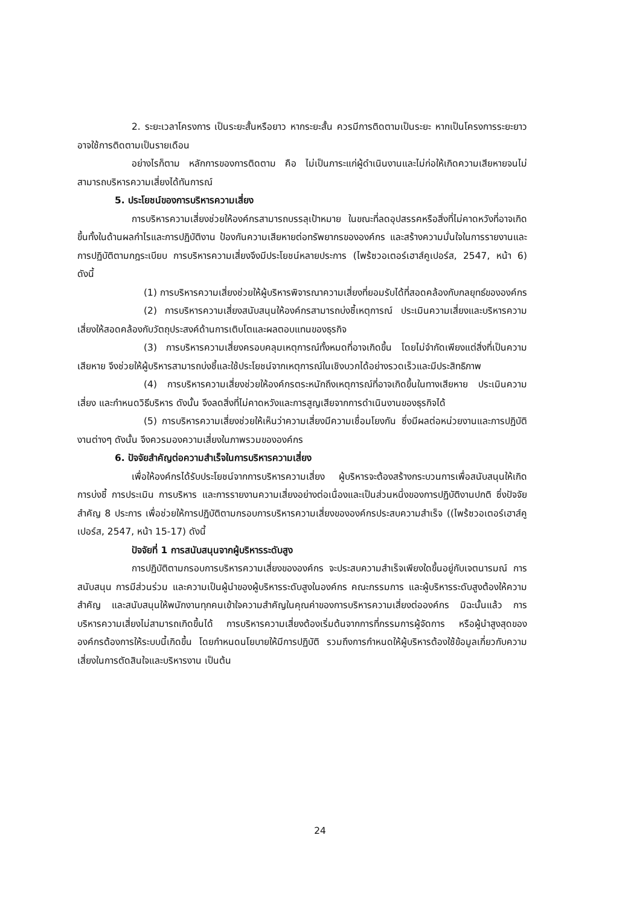2. ระยะเวลาโครงการ เป็นระยะสั้นหรือยาว หากระยะสั้น ควรมีการติดตามเป็นระยะ หากเป็นโครงการระยะยาว อาจใช้การติดตามเป็นรายเดือน
อย่างไรก็ตาม หลักการของการติดตาม คือ ไม่เป็นภาระแก่ผู้ดำเนินงานและไม่ก่อให้เกิดความเสียหายจนไม่สามารถบริหารความเสี่ยงได้ทันการณ์
5. ประโยชน์ของการบริหารความเสี่ยง
การบริหารความเสี่ยงช่วยให้องค์กรสามารถบรรลุเป้าหมาย ในขณะที่ลดอุปสรรคหรือสิ่งที่ไม่คาดหวังที่อาจเกิดขึ้นทั้งในด้านผลกำไรและการปฏิบัติงาน ป้องกันความเสียหายต่อทรัพยากรขององค์กร และสร้างความมั่นใจในการรายงานและการปฏิบัติตามกฎระเบียบ การบริหารความเสี่ยงจึงมีประโยชน์หลายประการ (ไพร้ซวอเตอร์เฮาส์คูเปอร์ส, 2547, หน้า 6) ดังนี้
(1) การบริหารความเสี่ยงช่วยให้ผู้บริหารพิจารณาความเสี่ยงที่ยอมรับได้ที่สอดคล้องกับกลยุทธ์ขององค์กร
(2) การบริหารความเสี่ยงสนับสนุนให้องค์กรสามารถบ่งชี้เหตุการณ์ ประเมินความเสี่ยงและบริหารความเสี่ยงให้สอดคล้องกับวัตถุประสงค์ด้านการเติบโตและผลตอบแทนของธุรกิจ
(3) การบริหารความเสี่ยงครอบคลุมเหตุการณ์ทั้งหมดที่อาจเกิดขึ้น โดยไม่จำกัดเพียงแต่สิ่งที่เป็นความเสียหาย จึงช่วยให้ผู้บริหารสามารถบ่งชี้และใช้ประโยชน์จากเหตุการณ์ในเชิงบวกได้อย่างรวดเร็วและมีประสิทธิภาพ
(4) การบริหารความเสี่ยงช่วยให้องค์กรตระหนักถึงเหตุการณ์ที่อาจเกิดขึ้นในทางเสียหาย ประเมินความเสี่ยง และกำหนดวิธีบริหาร ดังนั้น จึงลดสิ่งที่ไม่คาดหวังและการสูญเสียจากการดำเนินงานของธุรกิจได้
(5) การบริหารความเสี่ยงช่วยให้เห็นว่าความเสี่ยงมีความเชื่อมโยงกัน ซึ่งมีผลต่อหน่วยงานและการปฏิบัติงานต่างๆ ดังนั้น จึงควรมองความเสี่ยงในภาพรวมขององค์กร
6. ปัจจัยสำคัญต่อความสำเร็จในการบริหารความเสี่ยง
เพื่อให้องค์กรได้รับประโยชน์จากการบริหารความเสี่ยง ผู้บริหารจะต้องสร้างกระบวนการเพื่อสนับสนุนให้เกิดการบ่งชี้ การประเมิน การบริหาร และการรายงานความเสี่ยงอย่างต่อเนื่องและเป็นส่วนหนึ่งของการปฏิบัติงานปกติ ซึ่งปัจจัยสำคัญ 8 ประการ เพื่อช่วยให้การปฏิบัติตามกรอบการบริหารความเสี่ยงขององค์กรประสบความสำเร็จ ((ไพร้ซวอเตอร์เฮาส์คูเปอร์ส, 2547, หน้า 15-17) ดังนี้
ปัจจัยที่ 1 การสนับสนุนจากผู้บริหารระดับสูง
การปฏิบัติตามกรอบการบริหารความเสี่ยงขององค์กร จะประสบความสำเร็จเพียงใดขึ้นอยู่กับเจตนารมณ์ การสนับสนุน การมีส่วนร่วม และความเป็นผู้นำของผู้บริหารระดับสูงในองค์กร คณะกรรมการ และผู้บริหารระดับสูงต้องให้ความสำคัญ และสนับสนุนให้พนักงานทุกคนเข้าใจความสำคัญในคุณค่าของการบริหารความเสี่ยงต่อองค์กร มิฉะนั้นแล้ว การบริหารความเสี่ยงไม่สามารถเกิดขึ้นได้ การบริหารความเสี่ยงต้องเริ่มต้นจากการที่กรรมการผู้จัดการ หรือผู้นำสูงสุดขององค์กรต้องการให้ระบบนี้เกิดขึ้น โดยกำหนดนโยบายให้มีการปฏิบัติ รวมถึงการกำหนดให้ผู้บริหารต้องใช้ข้อมูลเกี่ยวกับความเสี่ยงในการตัดสินใจและบริหารงาน เป็นต้น
24